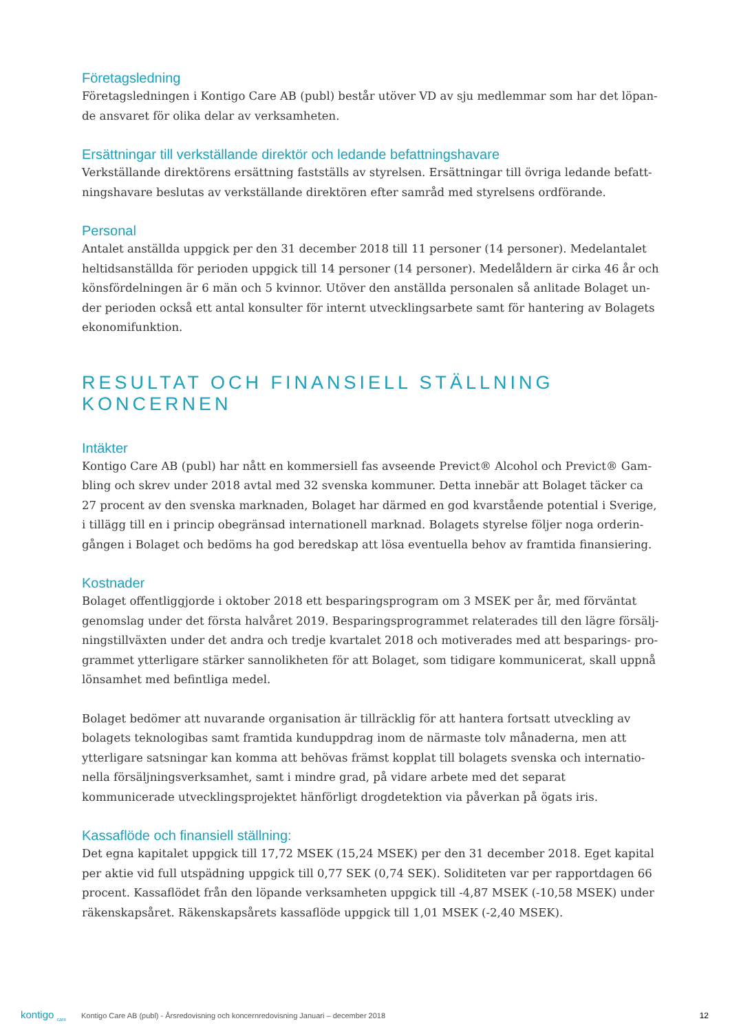Företagsledning
Företagsledningen i Kontigo Care AB (publ) består utöver VD av sju medlemmar som har det löpan-de ansvaret för olika delar av verksamheten.
Ersättningar till verkställande direktör och ledande befattningshavare
Verkställande direktörens ersättning fastställs av styrelsen. Ersättningar till övriga ledande befatt-ningshavare beslutas av verkställande direktören efter samråd med styrelsens ordförande.
Personal
Antalet anställda uppgick per den 31 december 2018 till 11 personer (14 personer). Medelantalet heltidsanställda för perioden uppgick till 14 personer (14 personer). Medelåldern är cirka 46 år och könsfördelningen är 6 män och 5 kvinnor. Utöver den anställda personalen så anlitade Bolaget un-der perioden också ett antal konsulter för internt utvecklingsarbete samt för hantering av Bolagets ekonomifunktion.
RESULTAT OCH FINANSIELL STÄLLNING KONCERNEN
Intäkter
Kontigo Care AB (publ) har nått en kommersiell fas avseende Previct® Alcohol och Previct® Gam-bling och skrev under 2018 avtal med 32 svenska kommuner. Detta innebär att Bolaget täcker ca 27 procent av den svenska marknaden, Bolaget har därmed en god kvarstående potential i Sverige, i tillägg till en i princip obegränsad internationell marknad. Bolagets styrelse följer noga orderin-gången i Bolaget och bedöms ha god beredskap att lösa eventuella behov av framtida finansiering.
Kostnader
Bolaget offentliggjorde i oktober 2018 ett besparingsprogram om 3 MSEK per år, med förväntat genomslag under det första halvåret 2019. Besparingsprogrammet relaterades till den lägre försälj-ningstillväxten under det andra och tredje kvartalet 2018 och motiverades med att besparings- pro-grammet ytterligare stärker sannolikheten för att Bolaget, som tidigare kommunicerat, skall uppnå lönsamhet med befintliga medel.
Bolaget bedömer att nuvarande organisation är tillräcklig för att hantera fortsatt utveckling av bolagets teknologibas samt framtida kunduppdrag inom de närmaste tolv månaderna, men att ytterligare satsningar kan komma att behövas främst kopplat till bolagets svenska och internatio-nella försäljningsverksamhet, samt i mindre grad, på vidare arbete med det separat kommunicerade utvecklingsprojektet hänförligt drogdetektion via påverkan på ögats iris.
Kassaflöde och finansiell ställning:
Det egna kapitalet uppgick till 17,72 MSEK (15,24 MSEK) per den 31 december 2018. Eget kapital per aktie vid full utspädning uppgick till 0,77 SEK (0,74 SEK). Soliditeten var per rapportdagen 66 procent. Kassaflödet från den löpande verksamheten uppgick till -4,87 MSEK (-10,58 MSEK) under räkenskapsåret. Räkenskapsårets kassaflöde uppgick till 1,01 MSEK (-2,40 MSEK).
kontigo <sub>care</sub> Kontigo Care AB (publ) - Årsredovisning och koncernredovisning Januari – december 2018 12